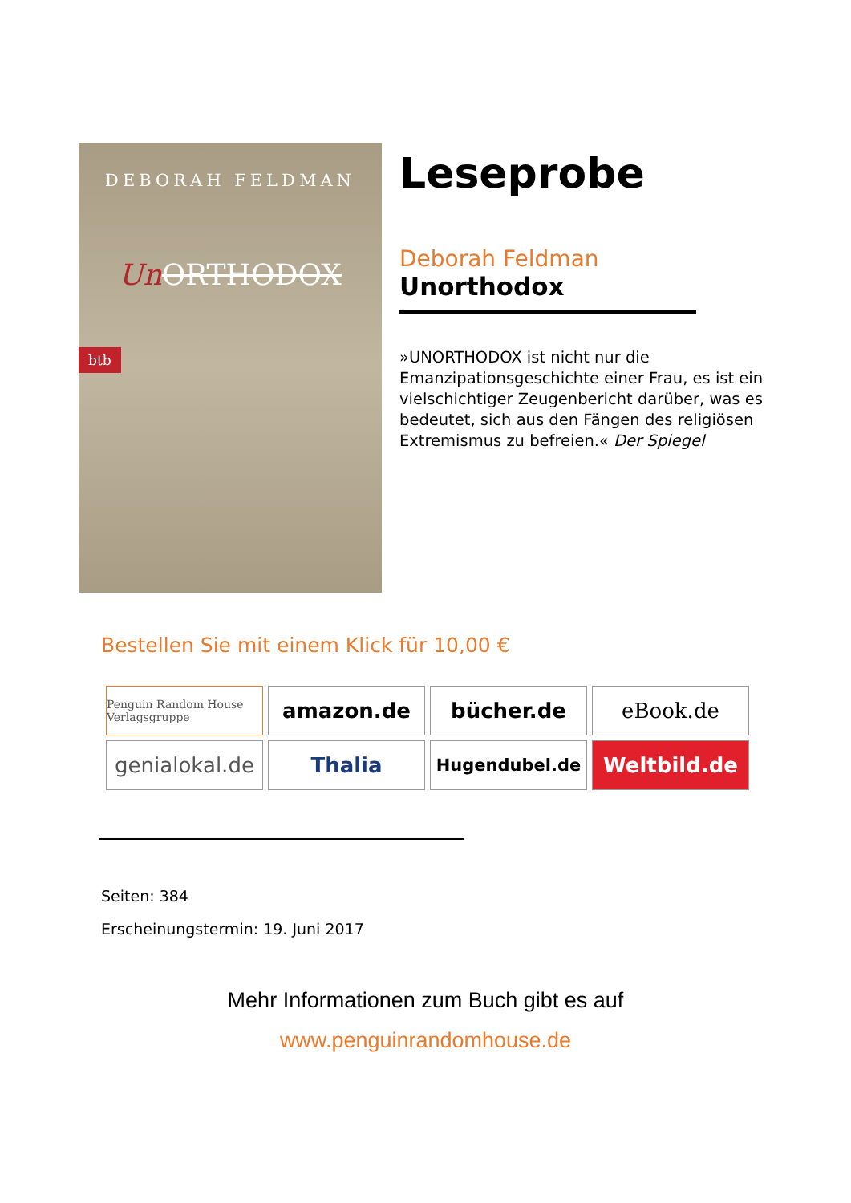DEBORAH FELDMAN
Un ORTHODOX
btb
Leseprobe
Deborah Feldman
Unorthodox
»UNORTHODOX ist nicht nur die Emanzipationsgeschichte einer Frau, es ist ein vielschichtiger Zeugenbericht darüber, was es bedeutet, sich aus den Fängen des religiösen Extremismus zu befreien.« Der Spiegel
Bestellen Sie mit einem Klick für 10,00 €
Penguin Random House Verlagsgruppe
amazon.de
bücher.de
eBook.de
genialokal.de
Thalia
Hugendubel.de
Weltbild.de
Seiten: 384
Erscheinungstermin: 19. Juni 2017
Mehr Informationen zum Buch gibt es auf
www.penguinrandomhouse.de